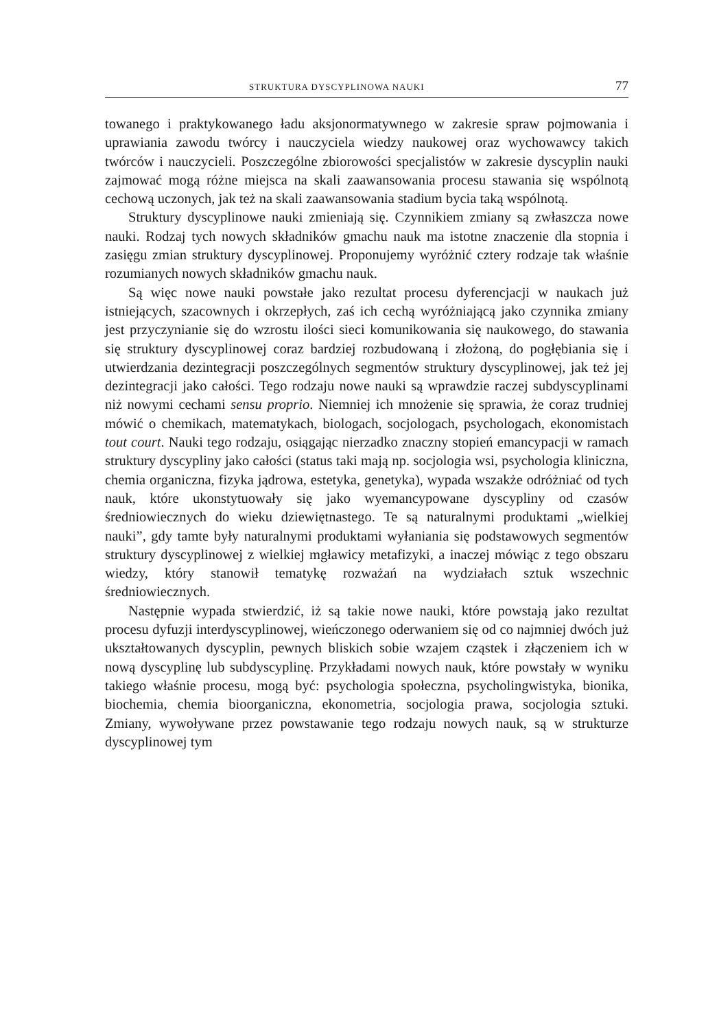STRUKTURA DYSCYPLINOWA NAUKI 77
towanego i praktykowanego ładu aksjonormatywnego w zakresie spraw pojmowania i uprawiania zawodu twórcy i nauczyciela wiedzy naukowej oraz wychowawcy takich twórców i nauczycieli. Poszczególne zbiorowości specjalistów w zakresie dyscyplin nauki zajmować mogą różne miejsca na skali zaawansowania procesu stawania się wspólnotą cechową uczonych, jak też na skali zaawansowania stadium bycia taką wspólnotą.
Struktury dyscyplinowe nauki zmieniają się. Czynnikiem zmiany są zwłaszcza nowe nauki. Rodzaj tych nowych składników gmachu nauk ma istotne znaczenie dla stopnia i zasięgu zmian struktury dyscyplinowej. Proponujemy wyróżnić cztery rodzaje tak właśnie rozumianych nowych składników gmachu nauk.
Są więc nowe nauki powstałe jako rezultat procesu dyferencjacji w naukach już istniejących, szacownych i okrzepłych, zaś ich cechą wyróżniającą jako czynnika zmiany jest przyczynianie się do wzrostu ilości sieci komunikowania się naukowego, do stawania się struktury dyscyplinowej coraz bardziej rozbudowaną i złożoną, do pogłębiania się i utwierdzania dezintegracji poszczególnych segmentów struktury dyscyplinowej, jak też jej dezintegracji jako całości. Tego rodzaju nowe nauki są wprawdzie raczej subdyscyplinami niż nowymi cechami sensu proprio. Niemniej ich mnożenie się sprawia, że coraz trudniej mówić o chemikach, matematykach, biologach, socjologach, psychologach, ekonomistach tout court. Nauki tego rodzaju, osiągając nierzadko znaczny stopień emancypacji w ramach struktury dyscypliny jako całości (status taki mają np. socjologia wsi, psychologia kliniczna, chemia organiczna, fizyka jądrowa, estetyka, genetyka), wypada wszakże odróżniać od tych nauk, które ukonstytuowały się jako wyemancypowane dyscypliny od czasów średniowiecznych do wieku dziewiętnastego. Te są naturalnymi produktami „wielkiej nauki”, gdy tamte były naturalnymi produktami wyłaniania się podstawowych segmentów struktury dyscyplinowej z wielkiej mgławicy metafizyki, a inaczej mówiąc z tego obszaru wiedzy, który stanowił tematykę rozważań na wydziałach sztuk wszechnic średniowiecznych.
Następnie wypada stwierdzić, iż są takie nowe nauki, które powstają jako rezultat procesu dyfuzji interdyscyplinowej, wieńczonego oderwaniem się od co najmniej dwóch już ukształtowanych dyscyplin, pewnych bliskich sobie wzajem cząstek i złączeniem ich w nową dyscyplinę lub subdyscyplinę. Przykładami nowych nauk, które powstały w wyniku takiego właśnie procesu, mogą być: psychologia społeczna, psycholingwistyka, bionika, biochemia, chemia bioorganiczna, ekonometria, socjologia prawa, socjologia sztuki. Zmiany, wywoływane przez powstawanie tego rodzaju nowych nauk, są w strukturze dyscyplinowej tym